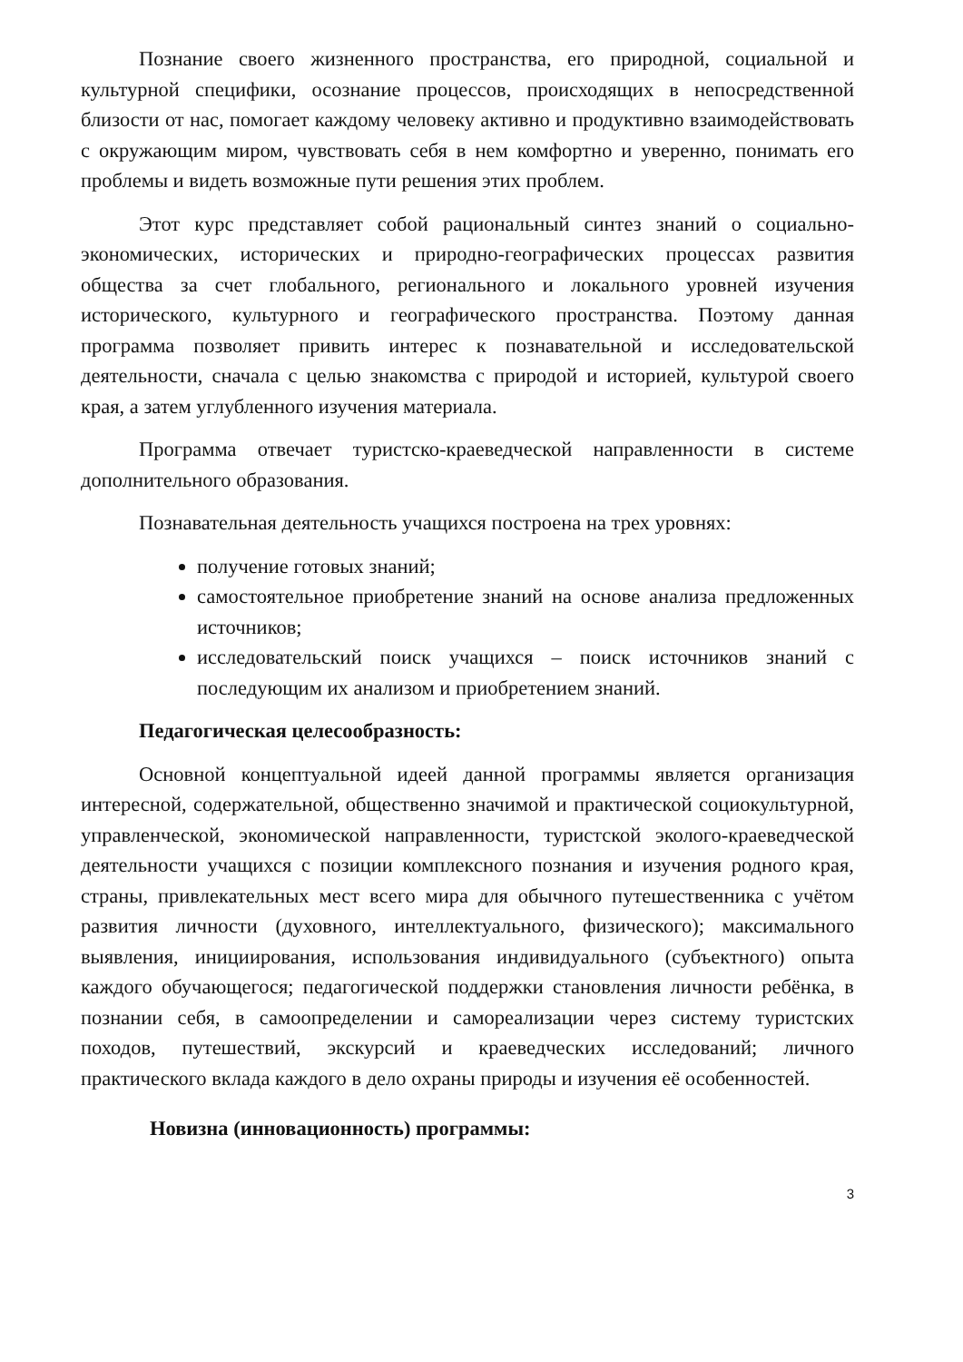Познание своего жизненного пространства, его природной, социальной и культурной специфики, осознание процессов, происходящих в непосредственной близости от нас, помогает каждому человеку активно и продуктивно взаимодействовать с окружающим миром, чувствовать себя в нем комфортно и уверенно, понимать его проблемы и видеть возможные пути решения этих проблем.
Этот курс представляет собой рациональный синтез знаний о социально-экономических, исторических и природно-географических процессах развития общества за счет глобального, регионального и локального уровней изучения исторического, культурного и географического пространства. Поэтому данная программа позволяет привить интерес к познавательной и исследовательской деятельности, сначала с целью знакомства с природой и историей, культурой своего края, а затем углубленного изучения материала.
Программа отвечает туристско-краеведческой направленности в системе дополнительного образования.
Познавательная деятельность учащихся построена на трех уровнях:
получение готовых знаний;
самостоятельное приобретение знаний на основе анализа предложенных источников;
исследовательский поиск учащихся – поиск источников знаний с последующим их анализом и приобретением знаний.
Педагогическая целесообразность:
Основной концептуальной идеей данной программы является организация интересной, содержательной, общественно значимой и практической социокультурной, управленческой, экономической направленности, туристской эколого-краеведческой деятельности учащихся с позиции комплексного познания и изучения родного края, страны, привлекательных мест всего мира для обычного путешественника с учётом развития личности (духовного, интеллектуального, физического); максимального выявления, инициирования, использования индивидуального (субъектного) опыта каждого обучающегося; педагогической поддержки становления личности ребёнка, в познании себя, в самоопределении и самореализации через систему туристских походов, путешествий, экскурсий и краеведческих исследований; личного практического вклада каждого в дело охраны природы и изучения её особенностей.
Новизна (инновационность) программы:
3